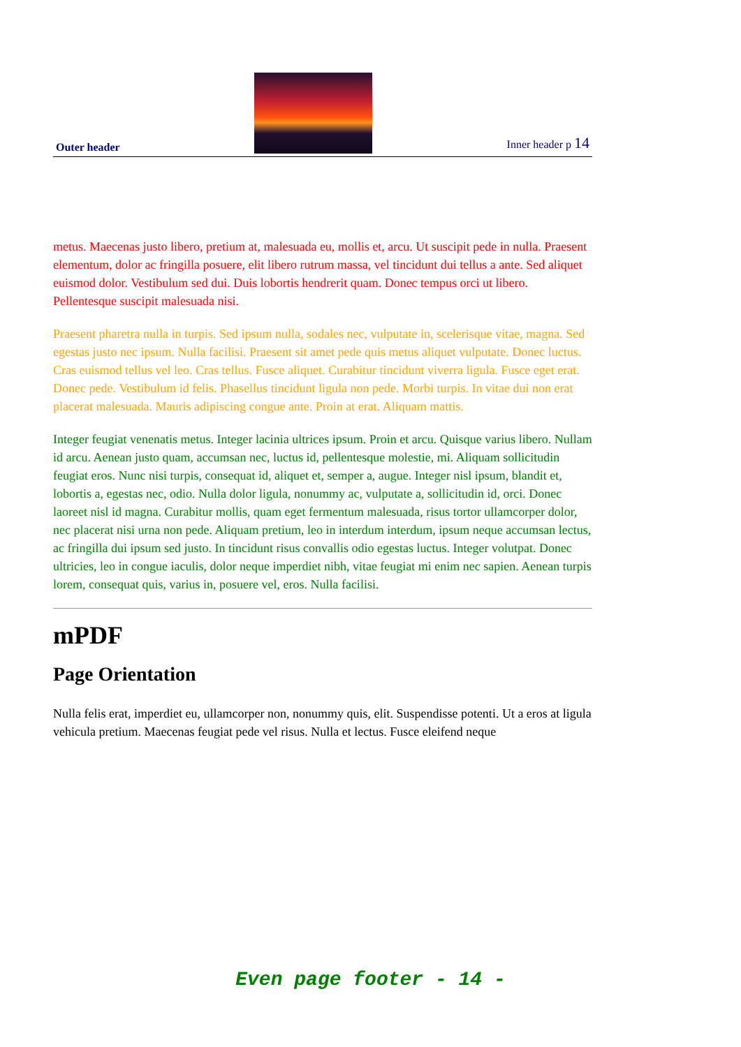Outer header
Inner header p 14
metus. Maecenas justo libero, pretium at, malesuada eu, mollis et, arcu. Ut suscipit pede in nulla. Praesent elementum, dolor ac fringilla posuere, elit libero rutrum massa, vel tincidunt dui tellus a ante. Sed aliquet euismod dolor. Vestibulum sed dui. Duis lobortis hendrerit quam. Donec tempus orci ut libero. Pellentesque suscipit malesuada nisi.
Praesent pharetra nulla in turpis. Sed ipsum nulla, sodales nec, vulputate in, scelerisque vitae, magna. Sed egestas justo nec ipsum. Nulla facilisi. Praesent sit amet pede quis metus aliquet vulputate. Donec luctus. Cras euismod tellus vel leo. Cras tellus. Fusce aliquet. Curabitur tincidunt viverra ligula. Fusce eget erat. Donec pede. Vestibulum id felis. Phasellus tincidunt ligula non pede. Morbi turpis. In vitae dui non erat placerat malesuada. Mauris adipiscing congue ante. Proin at erat. Aliquam mattis.
Integer feugiat venenatis metus. Integer lacinia ultrices ipsum. Proin et arcu. Quisque varius libero. Nullam id arcu. Aenean justo quam, accumsan nec, luctus id, pellentesque molestie, mi. Aliquam sollicitudin feugiat eros. Nunc nisi turpis, consequat id, aliquet et, semper a, augue. Integer nisl ipsum, blandit et, lobortis a, egestas nec, odio. Nulla dolor ligula, nonummy ac, vulputate a, sollicitudin id, orci. Donec laoreet nisl id magna. Curabitur mollis, quam eget fermentum malesuada, risus tortor ullamcorper dolor, nec placerat nisi urna non pede. Aliquam pretium, leo in interdum interdum, ipsum neque accumsan lectus, ac fringilla dui ipsum sed justo. In tincidunt risus convallis odio egestas luctus. Integer volutpat. Donec ultricies, leo in congue iaculis, dolor neque imperdiet nibh, vitae feugiat mi enim nec sapien. Aenean turpis lorem, consequat quis, varius in, posuere vel, eros. Nulla facilisi.
mPDF
Page Orientation
Nulla felis erat, imperdiet eu, ullamcorper non, nonummy quis, elit. Suspendisse potenti. Ut a eros at ligula vehicula pretium. Maecenas feugiat pede vel risus. Nulla et lectus. Fusce eleifend neque
Even page footer - 14 -